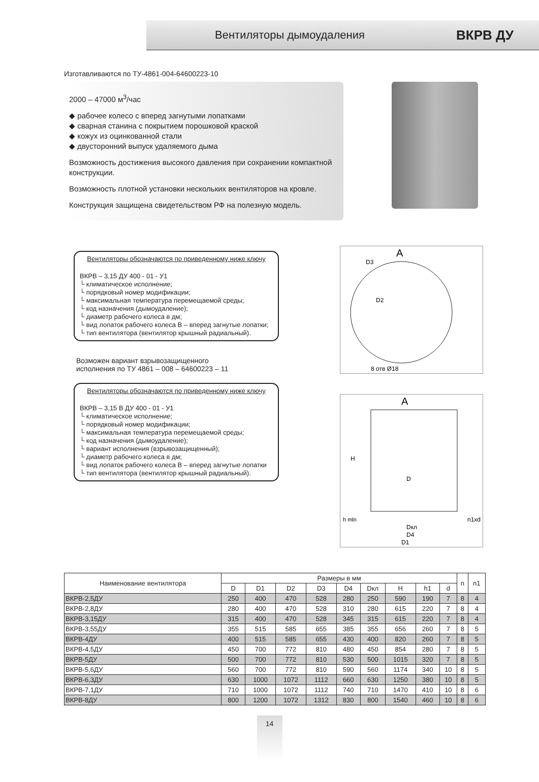Вентиляторы дымоудаления ВКРВ ДУ
Изготавливаются по ТУ-4861-004-64600223-10
2000 – 47000 м<sup>3</sup>/час
◆ рабочее колесо с вперед загнутыми лопатками
◆ сварная станина с покрытием порошковой краской
◆ кожух из оцинкованной стали
◆ двусторонний выпуск удаляемого дыма
Возможность достижения высокого давления при сохранении компактной конструкции.
Возможность плотной установки нескольких вентиляторов на кровле.
Конструкция защищена свидетельством РФ на полезную модель.
Вентиляторы обозначаются по приведенному ниже ключу
ВКРВ – 3,15 ДУ 400 - 01 - У1
└ климатическое исполнение;
└ порядковый номер модификации;
└ максимальная температура перемещаемой среды;
└ код назначения (дымоудаление);
└ диаметр рабочего колеса в дм;
└ вид лопаток рабочего колеса В – вперед загнутые лопатки;
└ тип вентилятора (вентилятор крышный радиальный).
Возможен вариант взрывозащищенного
исполнения по ТУ 4861 – 008 – 64600223 – 11
Вентиляторы обозначаются по приведенному ниже ключу
ВКРВ – 3,15 В ДУ 400 - 01 - У1
└ климатическое исполнение;
└ порядковый номер модификации;
└ максимальная температура перемещаемой среды;
└ код назначения (дымоудаление);
└ вариант исполнения (взрывозащищенный);
└ диаметр рабочего колеса в дм;
└ вид лопаток рабочего колеса В – вперед загнутые лопатки
└ тип вентилятора (вентилятор крышный радиальный).
A
D3
D2
8 отв Ø18
A
H
D
h mln
n1xd
Dкл
D4
D1
| Наименование вентилятора | Размеры в мм | | | | | | | | | n | n1 |
| --- | --- | --- | --- | --- | --- | --- | --- | --- | --- | --- | --- |
| | D | D1 | D2 | D3 | D4 | Dкл | H | h1 | d | | |
| ВКРВ-2,5ДУ | 250 | 400 | 470 | 528 | 280 | 250 | 590 | 190 | 7 | 8 | 4 |
| ВКРВ-2,8ДУ | 280 | 400 | 470 | 528 | 310 | 280 | 615 | 220 | 7 | 8 | 4 |
| ВКРВ-3,15ДУ | 315 | 400 | 470 | 528 | 345 | 315 | 615 | 220 | 7 | 8 | 4 |
| ВКРВ-3,55ДУ | 355 | 515 | 585 | 655 | 385 | 355 | 656 | 260 | 7 | 8 | 5 |
| ВКРВ-4ДУ | 400 | 515 | 585 | 655 | 430 | 400 | 820 | 260 | 7 | 8 | 5 |
| ВКРВ-4,5ДУ | 450 | 700 | 772 | 810 | 480 | 450 | 854 | 280 | 7 | 8 | 5 |
| ВКРВ-5ДУ | 500 | 700 | 772 | 810 | 530 | 500 | 1015 | 320 | 7 | 8 | 5 |
| ВКРВ-5,6ДУ | 560 | 700 | 772 | 810 | 590 | 560 | 1174 | 340 | 10 | 8 | 5 |
| ВКРВ-6,3ДУ | 630 | 1000 | 1072 | 1112 | 660 | 630 | 1250 | 380 | 10 | 8 | 5 |
| ВКРВ-7,1ДУ | 710 | 1000 | 1072 | 1112 | 740 | 710 | 1470 | 410 | 10 | 8 | 6 |
| ВКРВ-8ДУ | 800 | 1200 | 1072 | 1312 | 830 | 800 | 1540 | 460 | 10 | 8 | 6 |
14